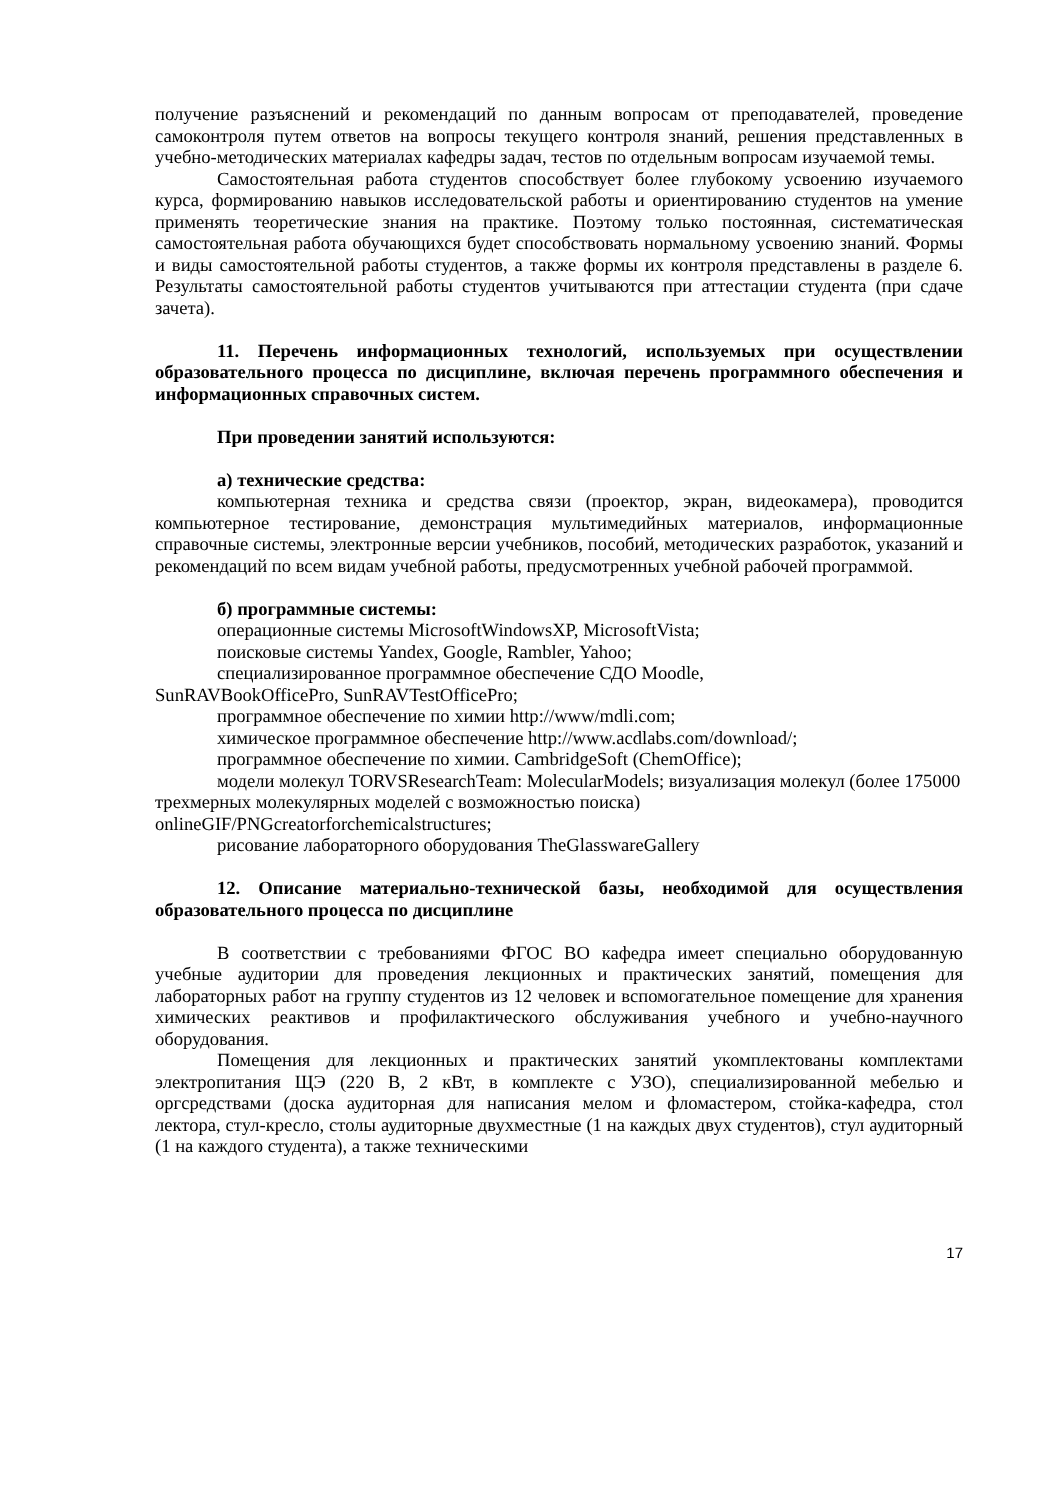получение разъяснений и рекомендаций по данным вопросам от преподавателей, проведение самоконтроля путем ответов на вопросы текущего контроля знаний, решения представленных в учебно-методических материалах кафедры задач, тестов по отдельным вопросам изучаемой темы.
Самостоятельная работа студентов способствует более глубокому усвоению изучаемого курса, формированию навыков исследовательской работы и ориентированию студентов на умение применять теоретические знания на практике. Поэтому только постоянная, систематическая самостоятельная работа обучающихся будет способствовать нормальному усвоению знаний. Формы и виды самостоятельной работы студентов, а также формы их контроля представлены в разделе 6. Результаты самостоятельной работы студентов учитываются при аттестации студента (при сдаче зачета).
11. Перечень информационных технологий, используемых при осуществлении образовательного процесса по дисциплине, включая перечень программного обеспечения и информационных справочных систем.
При проведении занятий используются:
а) технические средства:
компьютерная техника и средства связи (проектор, экран, видеокамера), проводится компьютерное тестирование, демонстрация мультимедийных материалов, информационные справочные системы, электронные версии учебников, пособий, методических разработок, указаний и рекомендаций по всем видам учебной работы, предусмотренных учебной рабочей программой.
б) программные системы:
операционные системы MicrosoftWindowsXP, MicrosoftVista;
поисковые системы Yandex, Google, Rambler, Yahoo;
специализированное программное обеспечение СДО Moodle,
SunRAVBookOfficePro, SunRAVTestOfficePro;
программное обеспечение по химии http://www/mdli.com;
химическое программное обеспечение http://www.acdlabs.com/download/;
программное обеспечение по химии. CambridgeSoft (ChemOffice);
модели молекул TORVSResearchTeam: MolecularModels; визуализация молекул (более 175000 трехмерных молекулярных моделей с возможностью поиска) onlineGIF/PNGcreatorforchemicalstructures;
рисование лабораторного оборудования TheGlasswareGallery
12. Описание материально-технической базы, необходимой для осуществления образовательного процесса по дисциплине
В соответствии с требованиями ФГОС ВО кафедра имеет специально оборудованную учебные аудитории для проведения лекционных и практических занятий, помещения для лабораторных работ на группу студентов из 12 человек и вспомогательное помещение для хранения химических реактивов и профилактического обслуживания учебного и учебно-научного оборудования.
Помещения для лекционных и практических занятий укомплектованы комплектами электропитания ЩЭ (220 В, 2 кВт, в комплекте с УЗО), специализированной мебелью и оргсредствами (доска аудиторная для написания мелом и фломастером, стойка-кафедра, стол лектора, стул-кресло, столы аудиторные двухместные (1 на каждых двух студентов), стул аудиторный (1 на каждого студента), а также техническими
17